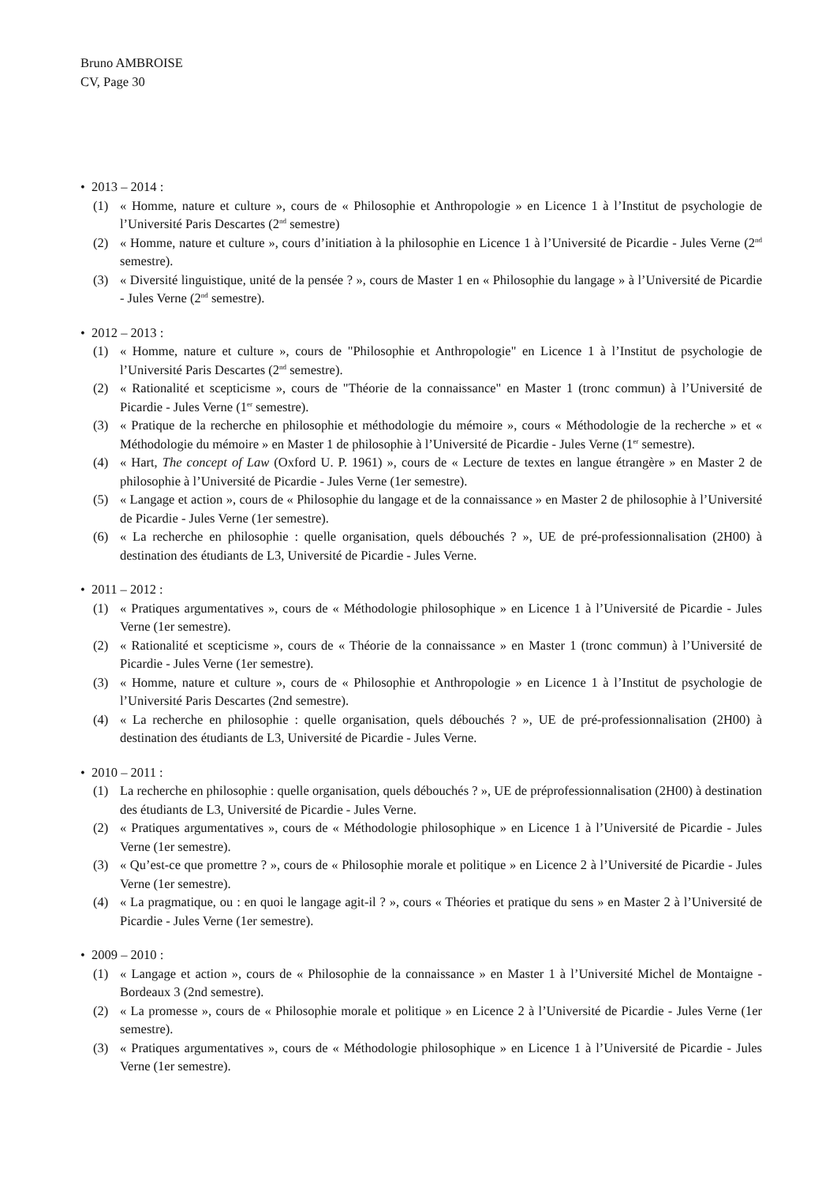Bruno AMBROISE
CV, Page 30
• 2013 – 2014 :
(1) « Homme, nature et culture », cours de « Philosophie et Anthropologie » en Licence 1 à l’Institut de psychologie de l’Université Paris Descartes (2<sup>nd</sup> semestre)
(2) « Homme, nature et culture », cours d’initiation à la philosophie en Licence 1 à l’Université de Picardie - Jules Verne (2<sup>nd</sup> semestre).
(3) « Diversité linguistique, unité de la pensée ? », cours de Master 1 en « Philosophie du langage » à l’Université de Picardie - Jules Verne (2<sup>nd</sup> semestre).
• 2012 – 2013 :
(1) « Homme, nature et culture », cours de "Philosophie et Anthropologie" en Licence 1 à l’Institut de psychologie de l’Université Paris Descartes (2<sup>nd</sup> semestre).
(2) « Rationalité et scepticisme », cours de "Théorie de la connaissance" en Master 1 (tronc commun) à l’Université de Picardie - Jules Verne (1<sup>er</sup> semestre).
(3) « Pratique de la recherche en philosophie et méthodologie du mémoire », cours « Méthodologie de la recherche » et « Méthodologie du mémoire » en Master 1 de philosophie à l’Université de Picardie - Jules Verne (1<sup>er</sup> semestre).
(4) « Hart, The concept of Law (Oxford U. P. 1961) », cours de « Lecture de textes en langue étrangère » en Master 2 de philosophie à l’Université de Picardie - Jules Verne (1er semestre).
(5) « Langage et action », cours de « Philosophie du langage et de la connaissance » en Master 2 de philosophie à l’Université de Picardie - Jules Verne (1er semestre).
(6) « La recherche en philosophie : quelle organisation, quels débouchés ? », UE de pré-professionnalisation (2H00) à destination des étudiants de L3, Université de Picardie - Jules Verne.
• 2011 – 2012 :
(1) « Pratiques argumentatives », cours de « Méthodologie philosophique » en Licence 1 à l’Université de Picardie - Jules Verne (1er semestre).
(2) « Rationalité et scepticisme », cours de « Théorie de la connaissance » en Master 1 (tronc commun) à l’Université de Picardie - Jules Verne (1er semestre).
(3) « Homme, nature et culture », cours de « Philosophie et Anthropologie » en Licence 1 à l’Institut de psychologie de l’Université Paris Descartes (2nd semestre).
(4) « La recherche en philosophie : quelle organisation, quels débouchés ? », UE de pré-professionnalisation (2H00) à destination des étudiants de L3, Université de Picardie - Jules Verne.
• 2010 – 2011 :
(1) La recherche en philosophie : quelle organisation, quels débouchés ? », UE de préprofessionnalisation (2H00) à destination des étudiants de L3, Université de Picardie - Jules Verne.
(2) « Pratiques argumentatives », cours de « Méthodologie philosophique » en Licence 1 à l’Université de Picardie - Jules Verne (1er semestre).
(3) « Qu’est-ce que promettre ? », cours de « Philosophie morale et politique » en Licence 2 à l’Université de Picardie - Jules Verne (1er semestre).
(4) « La pragmatique, ou : en quoi le langage agit-il ? », cours « Théories et pratique du sens » en Master 2 à l’Université de Picardie - Jules Verne (1er semestre).
• 2009 – 2010 :
(1) « Langage et action », cours de « Philosophie de la connaissance » en Master 1 à l’Université Michel de Montaigne - Bordeaux 3 (2nd semestre).
(2) « La promesse », cours de « Philosophie morale et politique » en Licence 2 à l’Université de Picardie - Jules Verne (1er semestre).
(3) « Pratiques argumentatives », cours de « Méthodologie philosophique » en Licence 1 à l’Université de Picardie - Jules Verne (1er semestre).